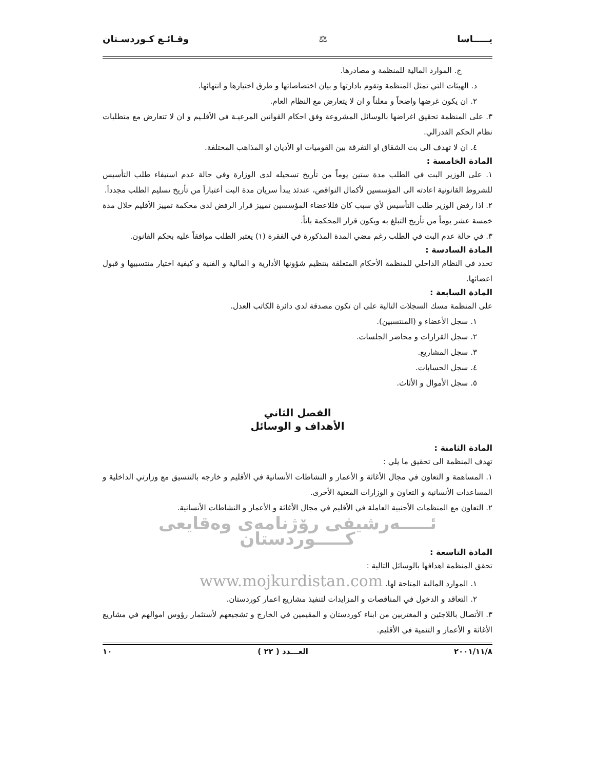يـــــاسا ⚖ وقـائـع كـوردسـتان
ج. الموارد المالية للمنظمة و مصادرها.
د. الهيئات التي تمثل المنظمة وتقوم بادارتها و بيان اختصاصاتها و طرق اختيارها و انتهائها.
٢. ان يكون غرضها واضحاً و معلناً و ان لا يتعارض مع النظام العام.
٣. على المنظمة تحقيق اغراضها بالوسائل المشروعة وفق احكام القوانين المرعيـة في الأقلـيم و ان لا تتعارض مع متطلبات نظام الحكم الفدرالي.
٤. ان لا تهدف الى بث الشقاق او التفرقة بين القوميات او الأديان او المذاهب المختلفة.
المادة الخامسة :
١. على الوزير البت في الطلب مدة ستين يوماً من تأريخ تسجيله لدى الوزارة وفي حالة عدم استيفاء طلب التأسيس للشروط القانونية اعادته الى المؤسسين لأكمال النواقص، عندئذ يبدأ سريان مدة البت أعتباراً من تأريخ تسليم الطلب مجدداً.
٢. اذا رفض الوزير طلب التأسيس لأي سبب كان فللاعضاء المؤسسين تمييز قرار الرفض لدى محكمة تمييز الأقليم خلال مدة خمسة عشر يوماً من تأريخ التبلغ به ويكون قرار المحكمة باتاً.
٣. في حالة عدم البت في الطلب رغم مضي المدة المذكورة في الفقرة (١) يعتبر الطلب موافقاً عليه بحكم القانون.
المادة السادسة :
تحدد في النظام الداخلي للمنظمة الأحكام المتعلقة بتنظيم شؤونها الأدارية و المالية و الفنية و كيفية اختيار منتسبيها و قبول اعضائها.
المادة السابعة :
على المنظمة مسك السجلات التالية على ان تكون مصدقة لدى دائرة الكاتب العدل.
١. سجل الأعضاء و (المنتسبين).
٢. سجل القرارات و محاضر الجلسات.
٣. سجل المشاريع.
٤. سجل الحسابات.
٥. سجل الأموال و الأثاث.
الفصل الثاني
الأهداف و الوسائل
المادة الثامنة :
تهدف المنظمة الى تحقيق ما يلي :
١. المساهمة و التعاون في مجال الأغاثة و الأعمار و النشاطات الأنسانية في الأقليم و خارجه بالتنسيق مع وزارتي الداخلية و المساعدات الأنسانية و التعاون و الوزارات المعنية الأخرى.
٢. التعاون مع المنظمات الأجنبية العاملة في الأقليم في مجال الأغاثة و الأعمار و النشاطات الأنسانية.
ئـــــەرشیفی رۆژنامەی وەقایعی كـــــوردستان
المادة التاسعة :
تحقق المنظمة اهدافها بالوسائل التالية :
١. الموارد المالية المتاحة لها. www.mojkurdistan.com
٢. التعاقد و الدخول في المناقصات و المزايدات لتنفيذ مشاريع اعمار كوردستان.
٣. الأتصال باللاجئين و المغتربين من ابناء كوردستان و المقيمين في الخارج و تشجيعهم لأستثمار رؤوس اموالهم في مشاريع الأغاثة و الأعمار و التنمية في الأقليم.
٢٠٠١/١١/٨ العـــدد ( ٢٢ ) ١٠